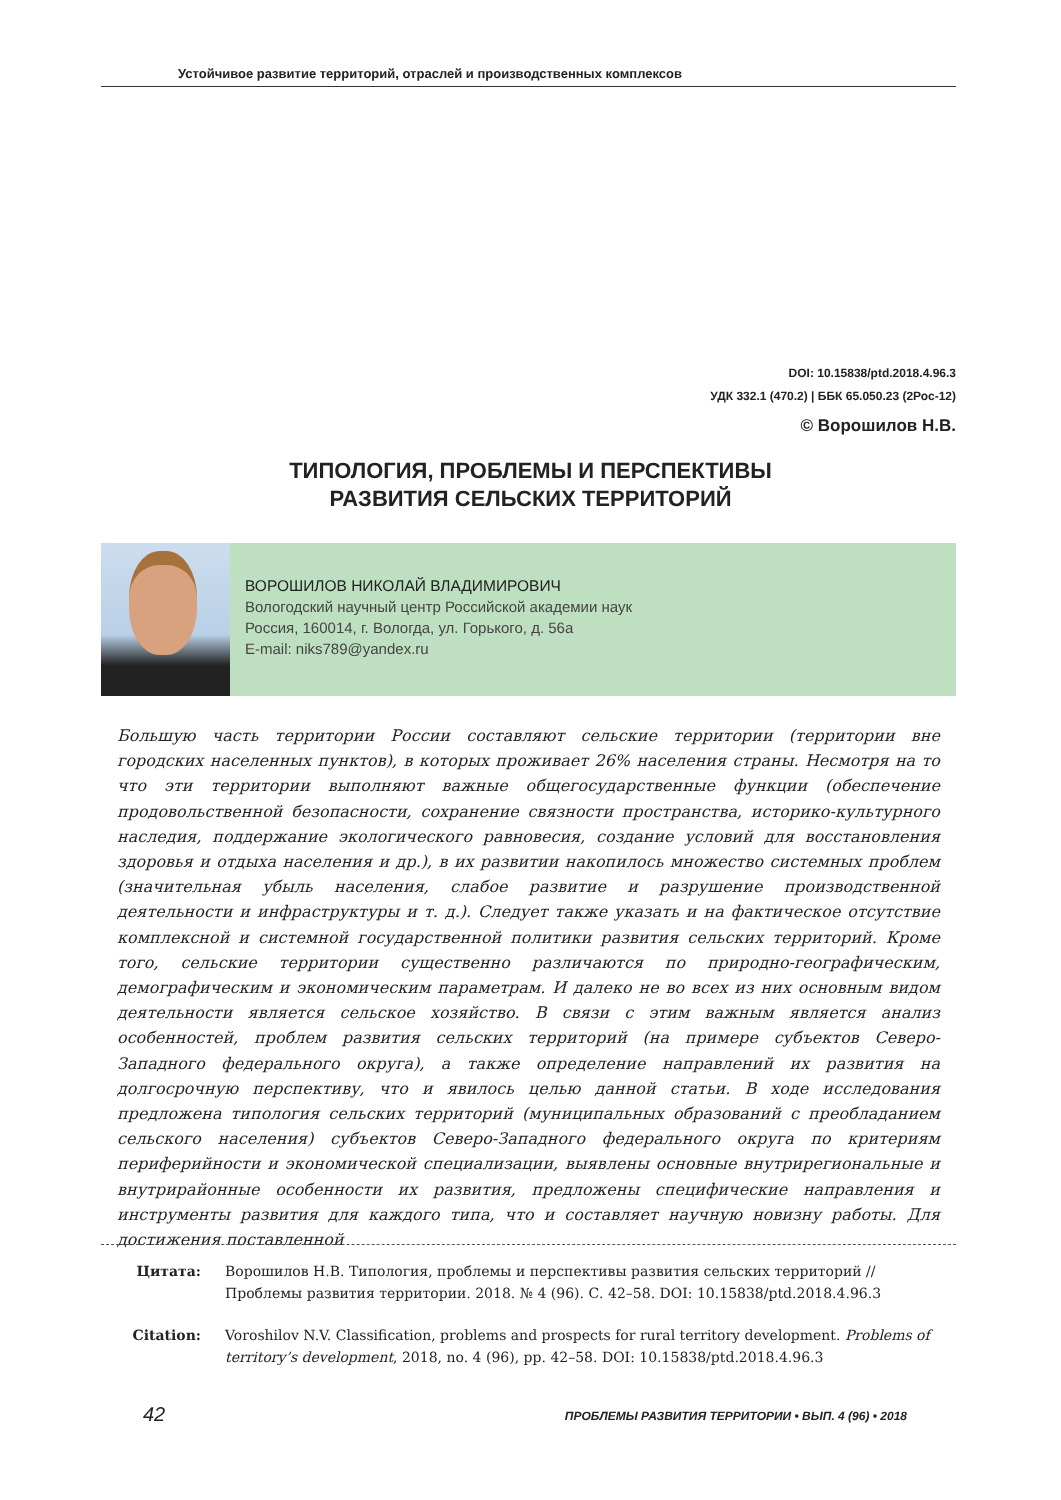Устойчивое развитие территорий, отраслей и производственных комплексов
DOI: 10.15838/ptd.2018.4.96.3
УДК 332.1 (470.2) | ББК 65.050.23 (2Рос-12)
© Ворошилов Н.В.
ТИПОЛОГИЯ, ПРОБЛЕМЫ И ПЕРСПЕКТИВЫ
РАЗВИТИЯ СЕЛЬСКИХ ТЕРРИТОРИЙ
ВОРОШИЛОВ НИКОЛАЙ ВЛАДИМИРОВИЧ
Вологодский научный центр Российской академии наук
Россия, 160014, г. Вологда, ул. Горького, д. 56а
E-mail: niks789@yandex.ru
Большую часть территории России составляют сельские территории (территории вне городских населенных пунктов), в которых проживает 26% населения страны. Несмотря на то что эти территории выполняют важные общегосударственные функции (обеспечение продовольственной безопасности, сохранение связности пространства, историко-культурного наследия, поддержание экологического равновесия, создание условий для восстановления здоровья и отдыха населения и др.), в их развитии накопилось множество системных проблем (значительная убыль населения, слабое развитие и разрушение производственной деятельности и инфраструктуры и т. д.). Следует также указать и на фактическое отсутствие комплексной и системной государственной политики развития сельских территорий. Кроме того, сельские территории существенно различаются по природно-географическим, демографическим и экономическим параметрам. И далеко не во всех из них основным видом деятельности является сельское хозяйство. В связи с этим важным является анализ особенностей, проблем развития сельских территорий (на примере субъектов Северо-Западного федерального округа), а также определение направлений их развития на долгосрочную перспективу, что и явилось целью данной статьи. В ходе исследования предложена типология сельских территорий (муниципальных образований с преобладанием сельского населения) субъектов Северо-Западного федерального округа по критериям периферийности и экономической специализации, выявлены основные внутрирегиональные и внутрирайонные особенности их развития, предложены специфические направления и инструменты развития для каждого типа, что и составляет научную новизну работы. Для достижения поставленной
Цитата: Ворошилов Н.В. Типология, проблемы и перспективы развития сельских территорий // Проблемы развития территории. 2018. № 4 (96). С. 42–58. DOI: 10.15838/ptd.2018.4.96.3
Citation: Voroshilov N.V. Classification, problems and prospects for rural territory development. Problems of territory’s development, 2018, no. 4 (96), pp. 42–58. DOI: 10.15838/ptd.2018.4.96.3
42
ПРОБЛЕМЫ РАЗВИТИЯ ТЕРРИТОРИИ • ВЫП. 4 (96) • 2018